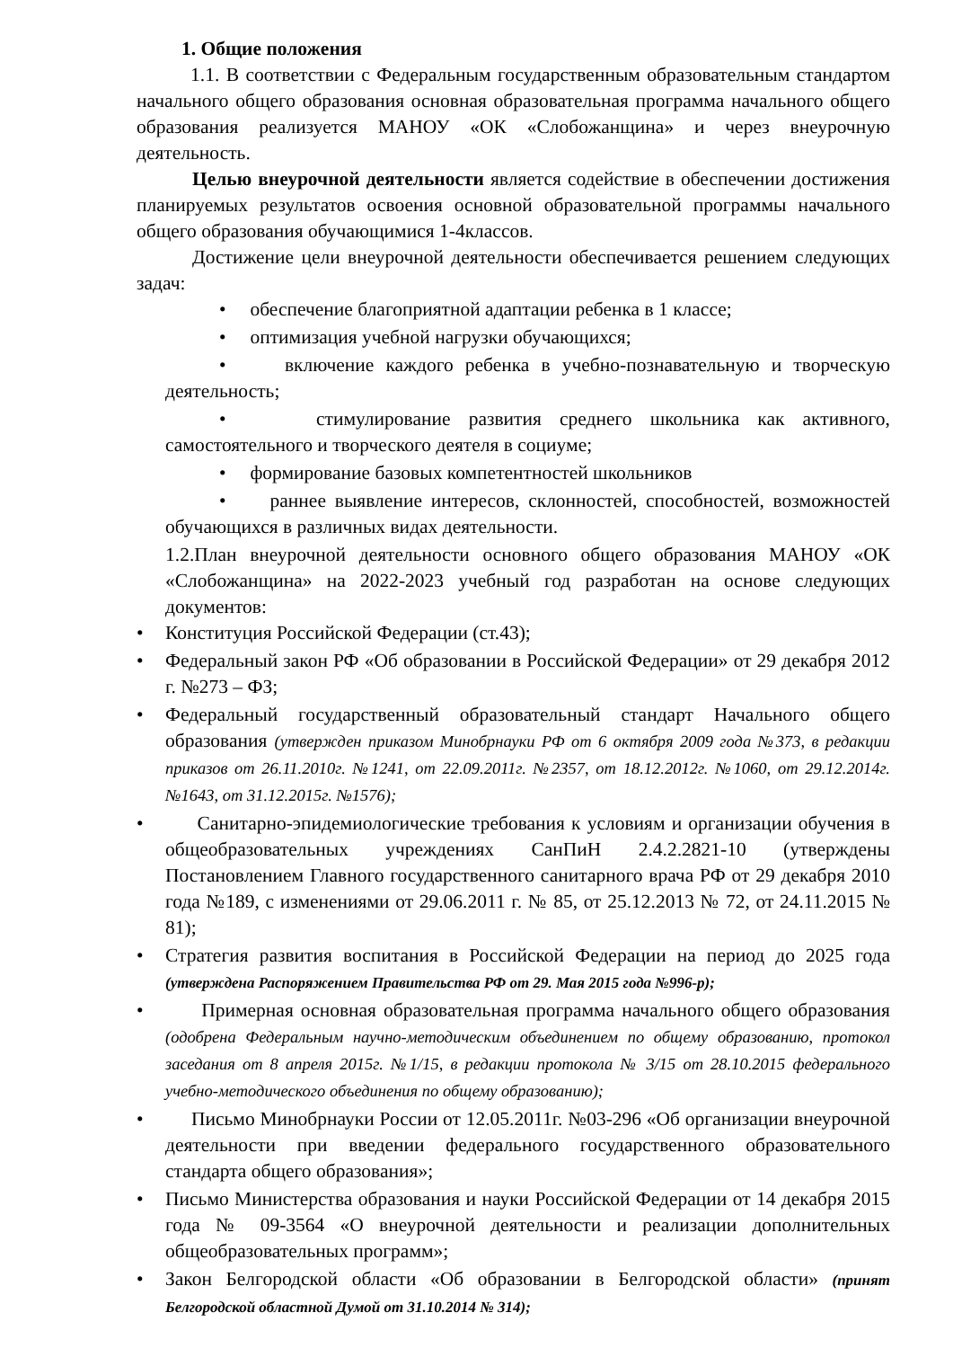1. Общие положения
1.1. В соответствии с Федеральным государственным образовательным стандартом начального общего образования основная образовательная программа начального общего образования реализуется МАНОУ «ОК «Слобожанщина» и через внеурочную деятельность.
Целью внеурочной деятельности является содействие в обеспечении достижения планируемых результатов освоения основной образовательной программы начального общего образования обучающимися 1-4классов.
Достижение цели внеурочной деятельности обеспечивается решением следующих задач:
• обеспечение благоприятной адаптации ребенка в 1 классе;
• оптимизация учебной нагрузки обучающихся;
• включение каждого ребенка в учебно-познавательную и творческую деятельность;
• стимулирование развития среднего школьника как активного, самостоятельного и творческого деятеля в социуме;
• формирование базовых компетентностей школьников
• раннее выявление интересов, склонностей, способностей, возможностей обучающихся в различных видах деятельности.
1.2.План внеурочной деятельности основного общего образования МАНОУ «ОК «Слобожанщина» на 2022-2023 учебный год разработан на основе следующих документов:
• Конституция Российской Федерации (ст.43);
• Федеральный закон РФ «Об образовании в Российской Федерации» от 29 декабря 2012 г. №273 – ФЗ;
• Федеральный государственный образовательный стандарт Начального общего образования (утвержден приказом Минобрнауки РФ от 6 октября 2009 года №373, в редакции приказов от 26.11.2010г. №1241, от 22.09.2011г. №2357, от 18.12.2012г. №1060, от 29.12.2014г. №1643, от 31.12.2015г. №1576);
• Санитарно-эпидемиологические требования к условиям и организации обучения в общеобразовательных учреждениях СанПиН 2.4.2.2821-10 (утверждены Постановлением Главного государственного санитарного врача РФ от 29 декабря 2010 года №189, с изменениями от 29.06.2011 г. № 85, от 25.12.2013 № 72, от 24.11.2015 № 81);
• Стратегия развития воспитания в Российской Федерации на период до 2025 года (утверждена Распоряжением Правительства РФ от 29. Мая 2015 года №996-р);
• Примерная основная образовательная программа начального общего образования (одобрена Федеральным научно-методическим объединением по общему образованию, протокол заседания от 8 апреля 2015г. №1/15, в редакции протокола № 3/15 от 28.10.2015 федерального учебно-методического объединения по общему образованию);
• Письмо Минобрнауки России от 12.05.2011г. №03-296 «Об организации внеурочной деятельности при введении федерального государственного образовательного стандарта общего образования»;
• Письмо Министерства образования и науки Российской Федерации от 14 декабря 2015 года № 09-3564 «О внеурочной деятельности и реализации дополнительных общеобразовательных программ»;
• Закон Белгородской области «Об образовании в Белгородской области» (принят Белгородской областной Думой от 31.10.2014 № 314);